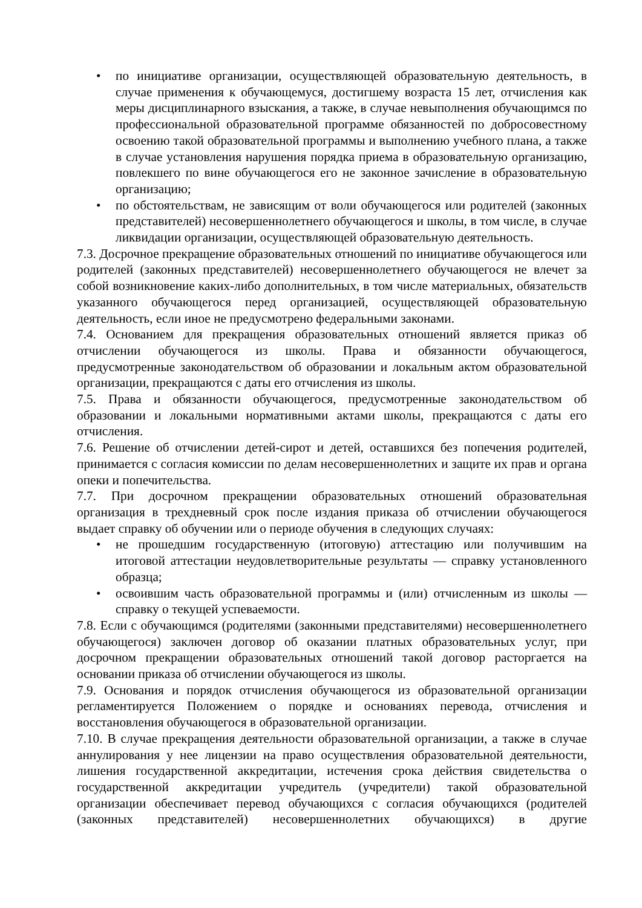• по инициативе организации, осуществляющей образовательную деятельность, в случае применения к обучающемуся, достигшему возраста 15 лет, отчисления как меры дисциплинарного взыскания, а также, в случае невыполнения обучающимся по профессиональной образовательной программе обязанностей по добросовестному освоению такой образовательной программы и выполнению учебного плана, а также в случае установления нарушения порядка приема в образовательную организацию, повлекшего по вине обучающегося его не законное зачисление в образовательную организацию;
• по обстоятельствам, не зависящим от воли обучающегося или родителей (законных представителей) несовершеннолетнего обучающегося и школы, в том числе, в случае ликвидации организации, осуществляющей образовательную деятельность.
7.3. Досрочное прекращение образовательных отношений по инициативе обучающегося или родителей (законных представителей) несовершеннолетнего обучающегося не влечет за собой возникновение каких-либо дополнительных, в том числе материальных, обязательств указанного обучающегося перед организацией, осуществляющей образовательную деятельность, если иное не предусмотрено федеральными законами.
7.4. Основанием для прекращения образовательных отношений является приказ об отчислении обучающегося из школы. Права и обязанности обучающегося, предусмотренные законодательством об образовании и локальным актом образовательной организации, прекращаются с даты его отчисления из школы.
7.5. Права и обязанности обучающегося, предусмотренные законодательством об образовании и локальными нормативными актами школы, прекращаются с даты его отчисления.
7.6. Решение об отчислении детей-сирот и детей, оставшихся без попечения родителей, принимается с согласия комиссии по делам несовершеннолетних и защите их прав и органа опеки и попечительства.
7.7. При досрочном прекращении образовательных отношений образовательная организация в трехдневный срок после издания приказа об отчислении обучающегося выдает справку об обучении или о периоде обучения в следующих случаях:
• не прошедшим государственную (итоговую) аттестацию или получившим на итоговой аттестации неудовлетворительные результаты — справку установленного образца;
• освоившим часть образовательной программы и (или) отчисленным из школы — справку о текущей успеваемости.
7.8. Если с обучающимся (родителями (законными представителями) несовершеннолетнего обучающегося) заключен договор об оказании платных образовательных услуг, при досрочном прекращении образовательных отношений такой договор расторгается на основании приказа об отчислении обучающегося из школы.
7.9. Основания и порядок отчисления обучающегося из образовательной организации регламентируется Положением о порядке и основаниях перевода, отчисления и восстановления обучающегося в образовательной организации.
7.10. В случае прекращения деятельности образовательной организации, а также в случае аннулирования у нее лицензии на право осуществления образовательной деятельности, лишения государственной аккредитации, истечения срока действия свидетельства о государственной аккредитации учредитель (учредители) такой образовательной организации обеспечивает перевод обучающихся с согласия обучающихся (родителей (законных представителей) несовершеннолетних обучающихся) в другие